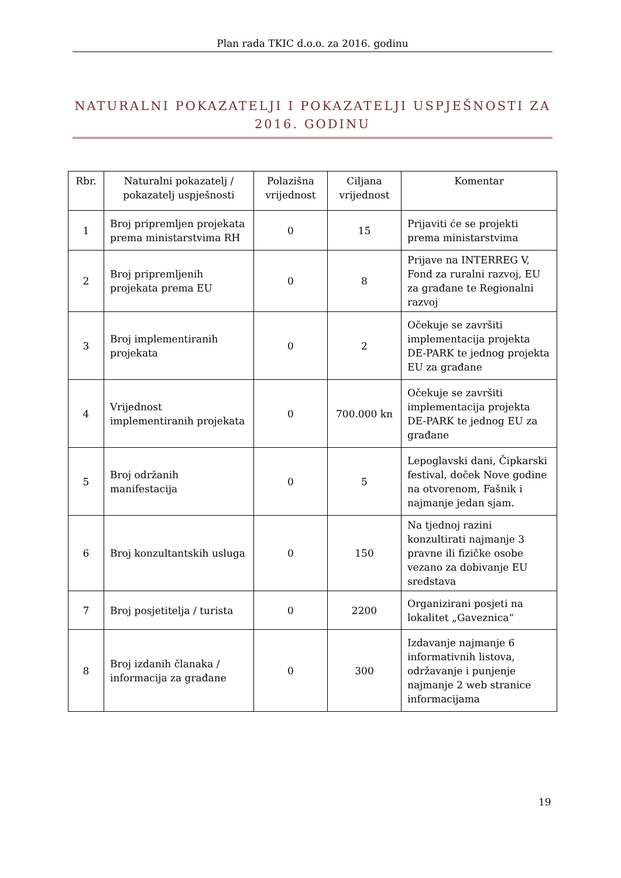Plan rada TKIC d.o.o. za 2016. godinu
NATURALNI POKAZATELJI I POKAZATELJI USPJEŠNOSTI ZA 2016. GODINU
| Rbr. | Naturalni pokazatelj / pokazatelj uspješnosti | Polazišna vrijednost | Ciljana vrijednost | Komentar |
| --- | --- | --- | --- | --- |
| 1 | Broj pripremljen projekata prema ministarstvima RH | 0 | 15 | Prijaviti će se projekti prema ministarstvima |
| 2 | Broj pripremljenih projekata prema EU | 0 | 8 | Prijave na INTERREG V, Fond za ruralni razvoj, EU za građane te Regionalni razvoj |
| 3 | Broj implementiranih projekata | 0 | 2 | Očekuje se završiti implementacija projekta DE-PARK te jednog projekta EU za građane |
| 4 | Vrijednost implementiranih projekata | 0 | 700.000 kn | Očekuje se završiti implementacija projekta DE-PARK te jednog EU za građane |
| 5 | Broj održanih manifestacija | 0 | 5 | Lepoglavski dani, Čipkarski festival, doček Nove godine na otvorenom, Fašnik i najmanje jedan sjam. |
| 6 | Broj konzultantskih usluga | 0 | 150 | Na tjednoj razini konzultirati najmanje 3 pravne ili fizičke osobe vezano za dobivanje EU sredstava |
| 7 | Broj posjetitelja / turista | 0 | 2200 | Organizirani posjeti na lokalitet „Gaveznica“ |
| 8 | Broj izdanih članaka / informacija za građane | 0 | 300 | Izdavanje najmanje 6 informativnih listova, održavanje i punjenje najmanje 2 web stranice informacijama |
19